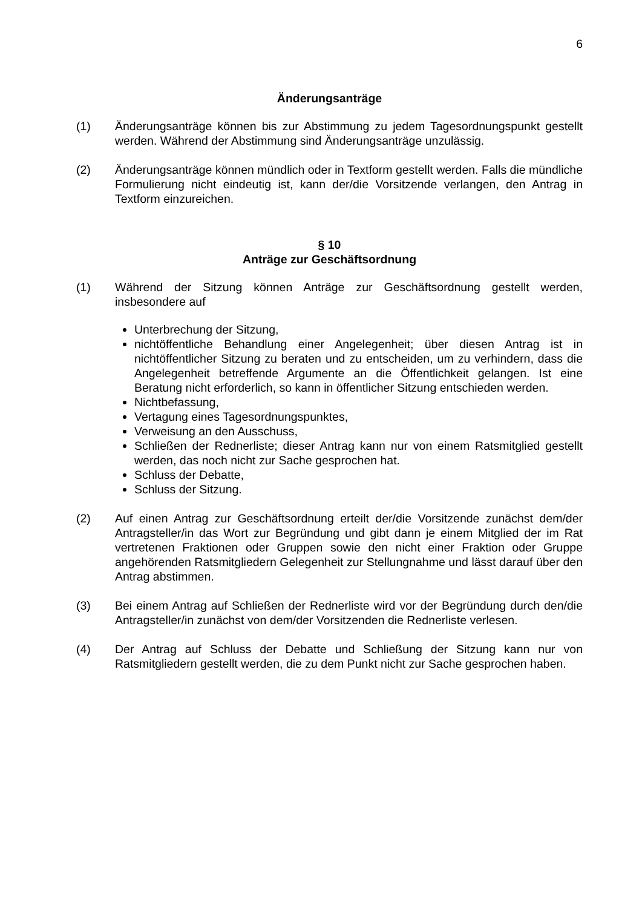6
Änderungsanträge
(1) Änderungsanträge können bis zur Abstimmung zu jedem Tagesordnungspunkt gestellt werden. Während der Abstimmung sind Änderungsanträge unzulässig.
(2) Änderungsanträge können mündlich oder in Textform gestellt werden. Falls die mündliche Formulierung nicht eindeutig ist, kann der/die Vorsitzende verlangen, den Antrag in Textform einzureichen.
§ 10
Anträge zur Geschäftsordnung
(1) Während der Sitzung können Anträge zur Geschäftsordnung gestellt werden, insbesondere auf
Unterbrechung der Sitzung,
nichtöffentliche Behandlung einer Angelegenheit; über diesen Antrag ist in nichtöffentlicher Sitzung zu beraten und zu entscheiden, um zu verhindern, dass die Angelegenheit betreffende Argumente an die Öffentlichkeit gelangen. Ist eine Beratung nicht erforderlich, so kann in öffentlicher Sitzung entschieden werden.
Nichtbefassung,
Vertagung eines Tagesordnungspunktes,
Verweisung an den Ausschuss,
Schließen der Rednerliste; dieser Antrag kann nur von einem Ratsmitglied gestellt werden, das noch nicht zur Sache gesprochen hat.
Schluss der Debatte,
Schluss der Sitzung.
(2) Auf einen Antrag zur Geschäftsordnung erteilt der/die Vorsitzende zunächst dem/der Antragsteller/in das Wort zur Begründung und gibt dann je einem Mitglied der im Rat vertretenen Fraktionen oder Gruppen sowie den nicht einer Fraktion oder Gruppe angehörenden Ratsmitgliedern Gelegenheit zur Stellungnahme und lässt darauf über den Antrag abstimmen.
(3) Bei einem Antrag auf Schließen der Rednerliste wird vor der Begründung durch den/die Antragsteller/in zunächst von dem/der Vorsitzenden die Rednerliste verlesen.
(4) Der Antrag auf Schluss der Debatte und Schließung der Sitzung kann nur von Ratsmitgliedern gestellt werden, die zu dem Punkt nicht zur Sache gesprochen haben.